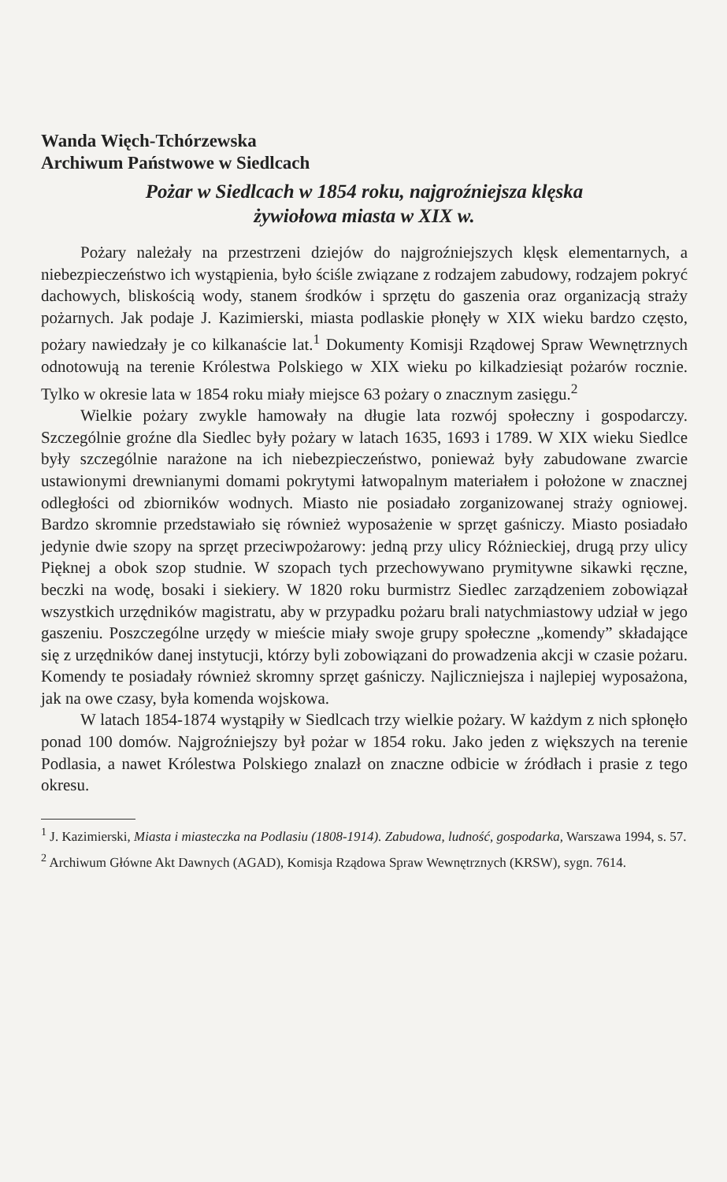Wanda Więch-Tchórzewska
Archiwum Państwowe w Siedlcach
Pożar w Siedlcach w 1854 roku, najgroźniejsza klęska
żywiołowa miasta w XIX w.
Pożary należały na przestrzeni dziejów do najgroźniejszych klęsk elementarnych, a niebezpieczeństwo ich wystąpienia, było ściśle związane z rodzajem zabudowy, rodzajem pokryć dachowych, bliskością wody, stanem środków i sprzętu do gaszenia oraz organizacją straży pożarnych. Jak podaje J. Kazimierski, miasta podlaskie płonęły w XIX wieku bardzo często, pożary nawiedzały je co kilkanaście lat.<sup>1</sup> Dokumenty Komisji Rządowej Spraw Wewnętrznych odnotowują na terenie Królestwa Polskiego w XIX wieku po kilkadziesiąt pożarów rocznie. Tylko w okresie lata w 1854 roku miały miejsce 63 pożary o znacznym zasięgu.<sup>2</sup>
Wielkie pożary zwykle hamowały na długie lata rozwój społeczny i gospodarczy. Szczególnie groźne dla Siedlec były pożary w latach 1635, 1693 i 1789. W XIX wieku Siedlce były szczególnie narażone na ich niebezpieczeństwo, ponieważ były zabudowane zwarcie ustawionymi drewnianymi domami pokrytymi łatwopalnym materiałem i położone w znacznej odległości od zbiorników wodnych. Miasto nie posiadało zorganizowanej straży ogniowej. Bardzo skromnie przedstawiało się również wyposażenie w sprzęt gaśniczy. Miasto posiadało jedynie dwie szopy na sprzęt przeciwpożarowy: jedną przy ulicy Różnieckiej, drugą przy ulicy Pięknej a obok szop studnie. W szopach tych przechowywano prymitywne sikawki ręczne, beczki na wodę, bosaki i siekiery. W 1820 roku burmistrz Siedlec zarządzeniem zobowiązał wszystkich urzędników magistratu, aby w przypadku pożaru brali natychmiastowy udział w jego gaszeniu. Poszczególne urzędy w mieście miały swoje grupy społeczne „komendy” składające się z urzędników danej instytucji, którzy byli zobowiązani do prowadzenia akcji w czasie pożaru. Komendy te posiadały również skromny sprzęt gaśniczy. Najliczniejsza i najlepiej wyposażona, jak na owe czasy, była komenda wojskowa.
W latach 1854-1874 wystąpiły w Siedlcach trzy wielkie pożary. W każdym z nich spłonęło ponad 100 domów. Najgroźniejszy był pożar w 1854 roku. Jako jeden z większych na terenie Podlasia, a nawet Królestwa Polskiego znalazł on znaczne odbicie w źródłach i prasie z tego okresu.
<sup>1</sup> J. Kazimierski, Miasta i miasteczka na Podlasiu (1808-1914). Zabudowa, ludność, gospodarka, Warszawa 1994, s. 57.
<sup>2</sup> Archiwum Główne Akt Dawnych (AGAD), Komisja Rządowa Spraw Wewnętrznych (KRSW), sygn. 7614.